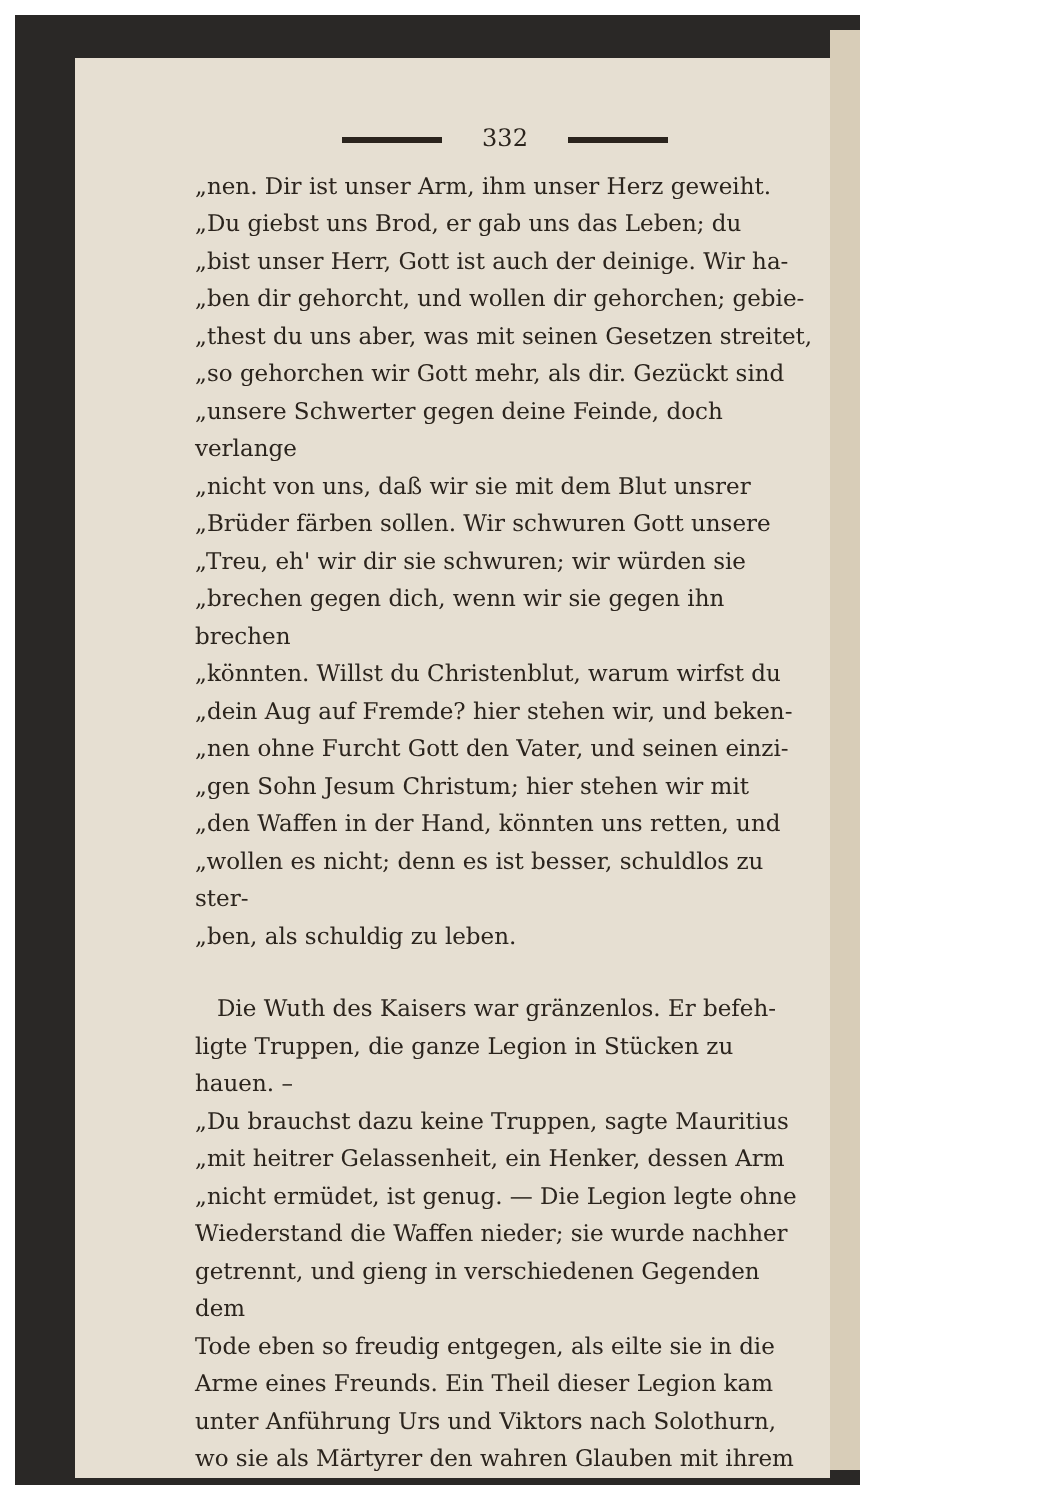332
„nen. Dir ist unser Arm, ihm unser Herz geweiht.
„Du giebst uns Brod, er gab uns das Leben; du
„bist unser Herr, Gott ist auch der deinige. Wir ha-
„ben dir gehorcht, und wollen dir gehorchen; gebie-
„thest du uns aber, was mit seinen Gesetzen streitet,
„so gehorchen wir Gott mehr, als dir. Gezückt sind
„unsere Schwerter gegen deine Feinde, doch verlange
„nicht von uns, daß wir sie mit dem Blut unsrer
„Brüder färben sollen. Wir schwuren Gott unsere
„Treu, eh' wir dir sie schwuren; wir würden sie
„brechen gegen dich, wenn wir sie gegen ihn brechen
„könnten. Willst du Christenblut, warum wirfst du
„dein Aug auf Fremde? hier stehen wir, und beken-
„nen ohne Furcht Gott den Vater, und seinen einzi-
„gen Sohn Jesum Christum; hier stehen wir mit
„den Waffen in der Hand, könnten uns retten, und
„wollen es nicht; denn es ist besser, schuldlos zu ster-
„ben, als schuldig zu leben.
Die Wuth des Kaisers war gränzenlos. Er befeh-
ligte Truppen, die ganze Legion in Stücken zu hauen. –
„Du brauchst dazu keine Truppen, sagte Mauritius
„mit heitrer Gelassenheit, ein Henker, dessen Arm
„nicht ermüdet, ist genug. — Die Legion legte ohne
Wiederstand die Waffen nieder; sie wurde nachher
getrennt, und gieng in verschiedenen Gegenden dem
Tode eben so freudig entgegen, als eilte sie in die
Arme eines Freunds. Ein Theil dieser Legion kam
unter Anführung Urs und Viktors nach Solothurn,
wo sie als Märtyrer den wahren Glauben mit ihrem